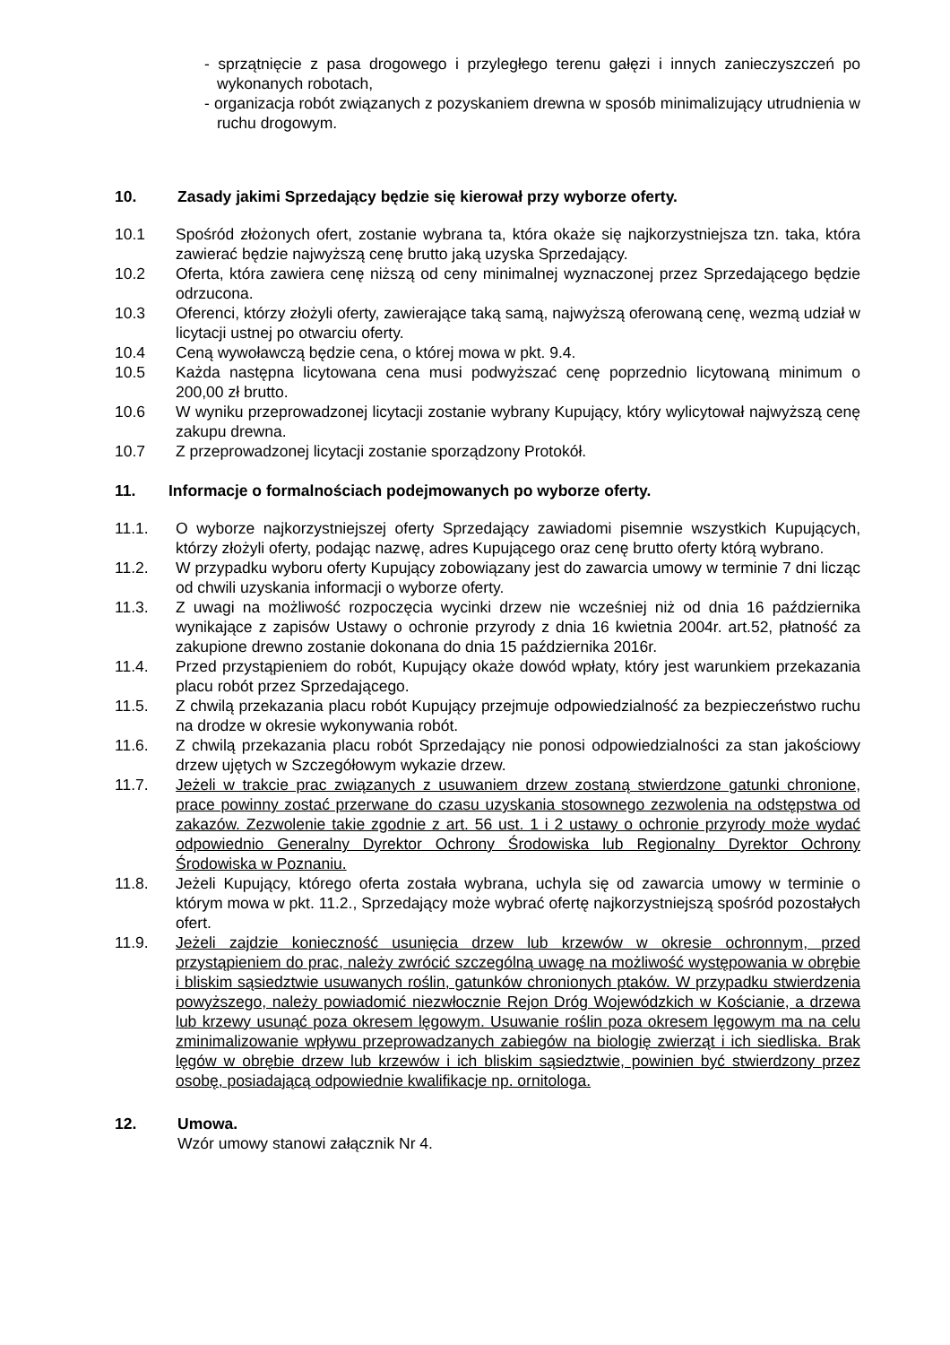- sprzątnięcie z pasa drogowego i przyległego terenu gałęzi i innych zanieczyszczeń po wykonanych robotach,
- organizacja robót związanych z pozyskaniem drewna w sposób minimalizujący utrudnienia w ruchu drogowym.
10. Zasady jakimi Sprzedający będzie się kierował przy wyborze oferty.
10.1 Spośród złożonych ofert, zostanie wybrana ta, która okaże się najkorzystniejsza tzn. taka, która zawierać będzie najwyższą cenę brutto jaką uzyska Sprzedający.
10.2 Oferta, która zawiera cenę niższą od ceny minimalnej wyznaczonej przez Sprzedającego będzie odrzucona.
10.3 Oferenci, którzy złożyli oferty, zawierające taką samą, najwyższą oferowaną cenę, wezmą udział w licytacji ustnej po otwarciu oferty.
10.4 Ceną wywoławczą będzie cena, o której mowa w pkt. 9.4.
10.5 Każda następna licytowana cena musi podwyższać cenę poprzednio licytowaną minimum o 200,00 zł brutto.
10.6 W wyniku przeprowadzonej licytacji zostanie wybrany Kupujący, który wylicytował najwyższą cenę zakupu drewna.
10.7 Z przeprowadzonej licytacji zostanie sporządzony Protokół.
11. Informacje o formalnościach podejmowanych po wyborze oferty.
11.1. O wyborze najkorzystniejszej oferty Sprzedający zawiadomi pisemnie wszystkich Kupujących, którzy złożyli oferty, podając nazwę, adres Kupującego oraz cenę brutto oferty którą wybrano.
11.2. W przypadku wyboru oferty Kupujący zobowiązany jest do zawarcia umowy w terminie 7 dni licząc od chwili uzyskania informacji o wyborze oferty.
11.3. Z uwagi na możliwość rozpoczęcia wycinki drzew nie wcześniej niż od dnia 16 października wynikające z zapisów Ustawy o ochronie przyrody z dnia 16 kwietnia 2004r. art.52, płatność za zakupione drewno zostanie dokonana do dnia 15 października 2016r.
11.4. Przed przystąpieniem do robót, Kupujący okaże dowód wpłaty, który jest warunkiem przekazania placu robót przez Sprzedającego.
11.5. Z chwilą przekazania placu robót Kupujący przejmuje odpowiedzialność za bezpieczeństwo ruchu na drodze w okresie wykonywania robót.
11.6. Z chwilą przekazania placu robót Sprzedający nie ponosi odpowiedzialności za stan jakościowy drzew ujętych w Szczegółowym wykazie drzew.
11.7. Jeżeli w trakcie prac związanych z usuwaniem drzew zostaną stwierdzone gatunki chronione, prace powinny zostać przerwane do czasu uzyskania stosownego zezwolenia na odstępstwa od zakazów. Zezwolenie takie zgodnie z art. 56 ust. 1 i 2 ustawy o ochronie przyrody może wydać odpowiednio Generalny Dyrektor Ochrony Środowiska lub Regionalny Dyrektor Ochrony Środowiska w Poznaniu.
11.8. Jeżeli Kupujący, którego oferta została wybrana, uchyla się od zawarcia umowy w terminie o którym mowa w pkt. 11.2., Sprzedający może wybrać ofertę najkorzystniejszą spośród pozostałych ofert.
11.9. Jeżeli zajdzie konieczność usunięcia drzew lub krzewów w okresie ochronnym, przed przystąpieniem do prac, należy zwrócić szczególną uwagę na możliwość występowania w obrębie i bliskim sąsiedztwie usuwanych roślin, gatunków chronionych ptaków. W przypadku stwierdzenia powyższego, należy powiadomić niezwłocznie Rejon Dróg Wojewódzkich w Kościanie, a drzewa lub krzewy usunąć poza okresem lęgowym. Usuwanie roślin poza okresem lęgowym ma na celu zminimalizowanie wpływu przeprowadzanych zabiegów na biologię zwierząt i ich siedliska. Brak lęgów w obrębie drzew lub krzewów i ich bliskim sąsiedztwie, powinien być stwierdzony przez osobę, posiadającą odpowiednie kwalifikacje np. ornitologa.
12. Umowa.
Wzór umowy stanowi załącznik Nr 4.